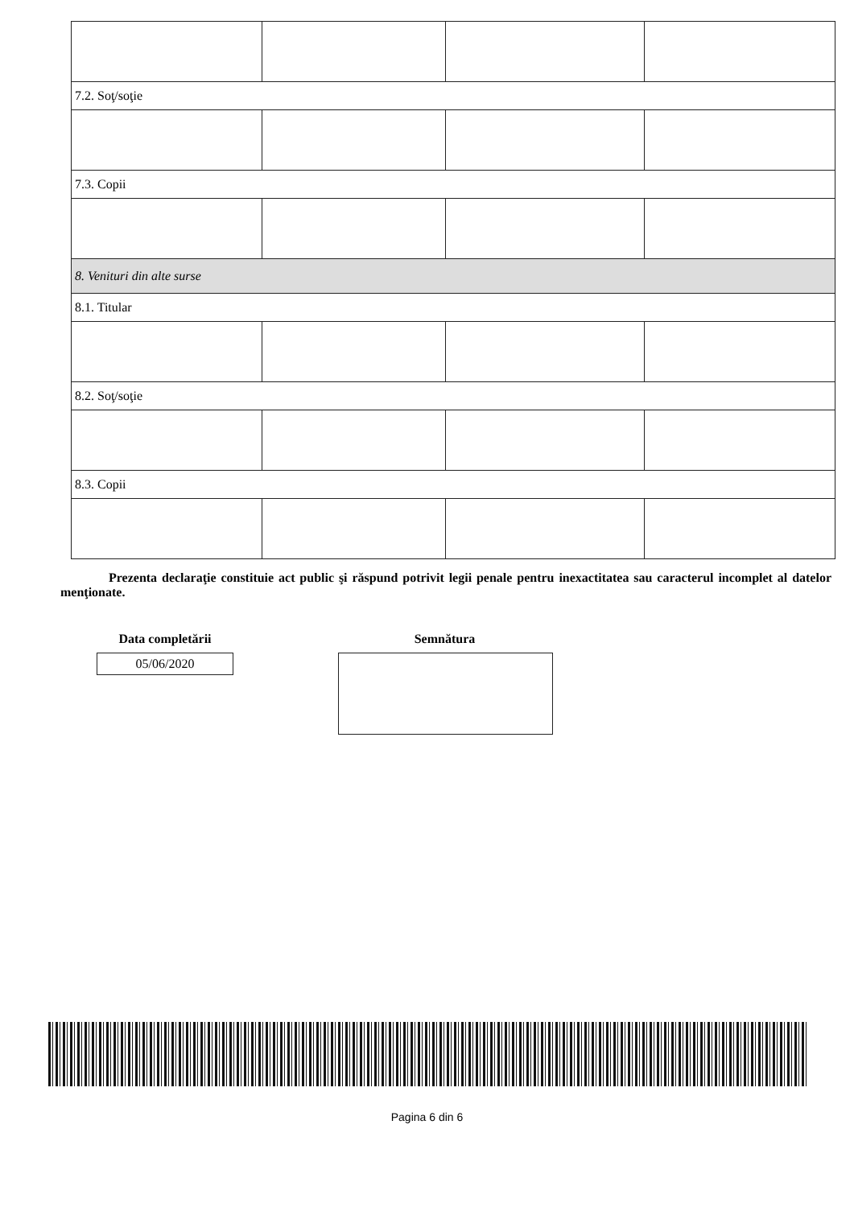| 7.2. Soţ/soţie | | | |
| 7.3. Copii | | | |
| 8. Venituri din alte surse | | | |
| 8.1. Titular | | | |
| 8.2. Soţ/soţie | | | |
| 8.3. Copii | | | |
Prezenta declaraţie constituie act public şi răspund potrivit legii penale pentru inexactitatea sau caracterul incomplet al datelor menţionate.
Data completării
05/06/2020
Semnătura
Pagina 6 din 6